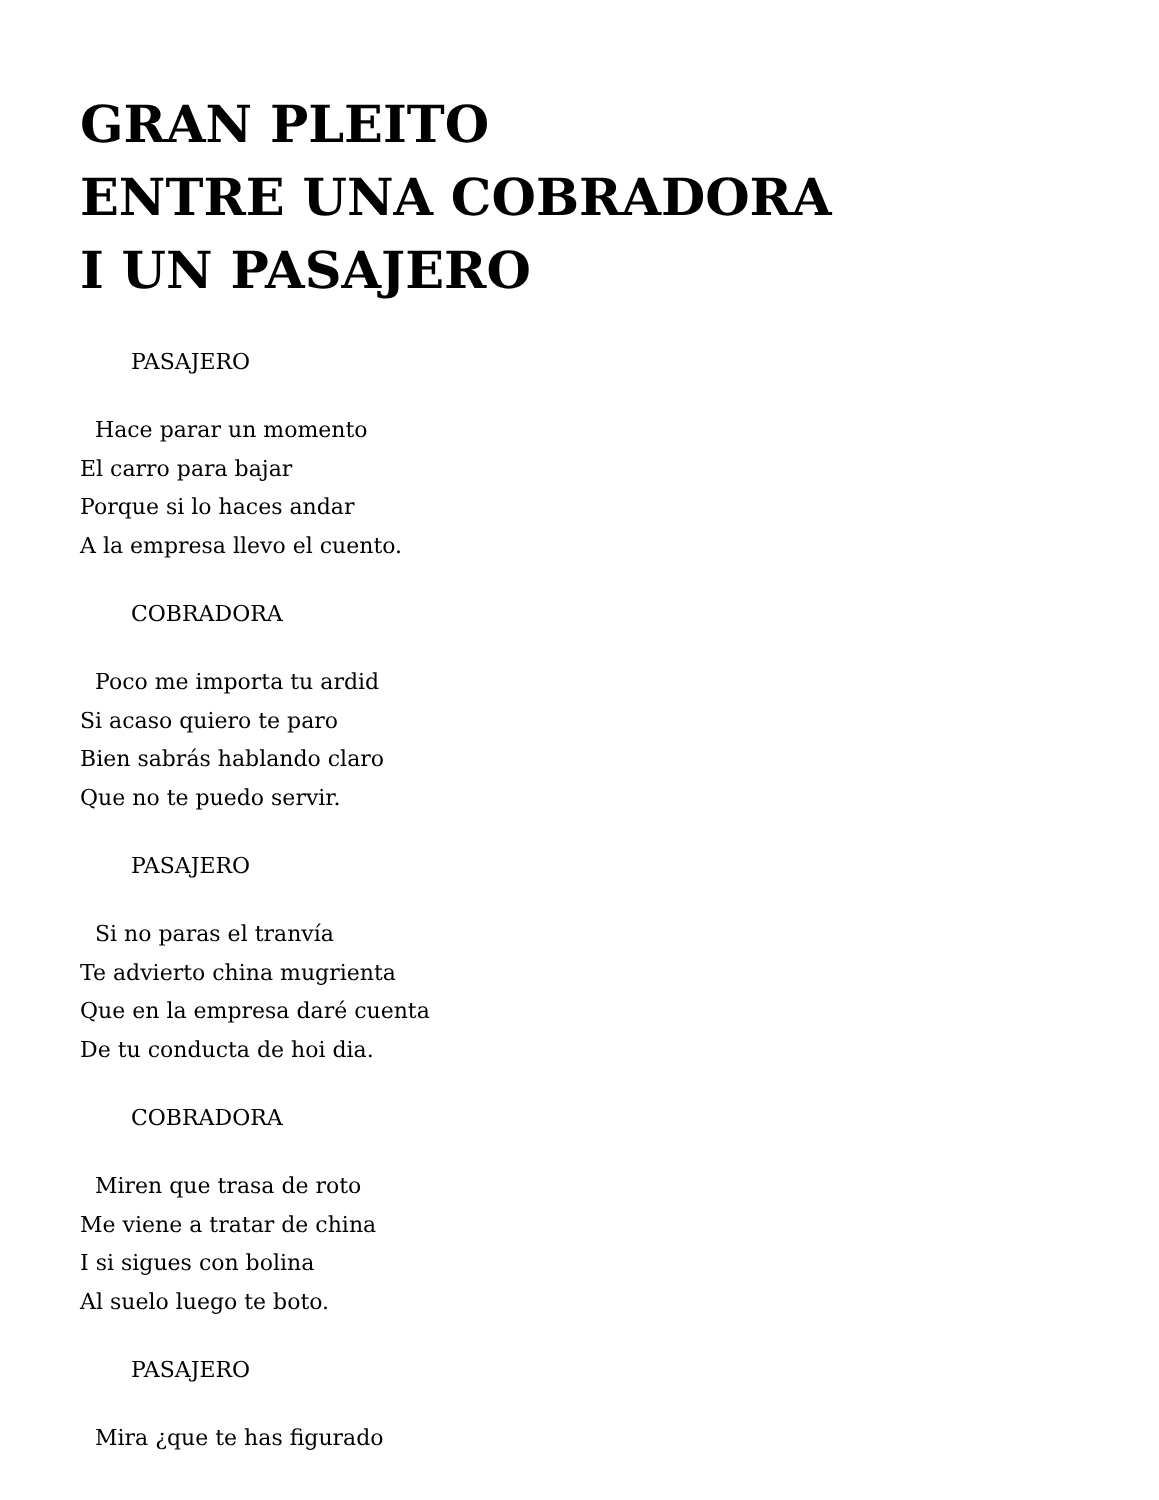GRAN PLEITO
ENTRE UNA COBRADORA
I UN PASAJERO
PASAJERO
Hace parar un momento
El carro para bajar
Porque si lo haces andar
A la empresa llevo el cuento.
COBRADORA
Poco me importa tu ardid
Si acaso quiero te paro
Bien sabrás hablando claro
Que no te puedo servir.
PASAJERO
Si no paras el tranvía
Te advierto china mugrienta
Que en la empresa daré cuenta
De tu conducta de hoi dia.
COBRADORA
Miren que trasa de roto
Me viene a tratar de china
I si sigues con bolina
Al suelo luego te boto.
PASAJERO
Mira ¿que te has figurado